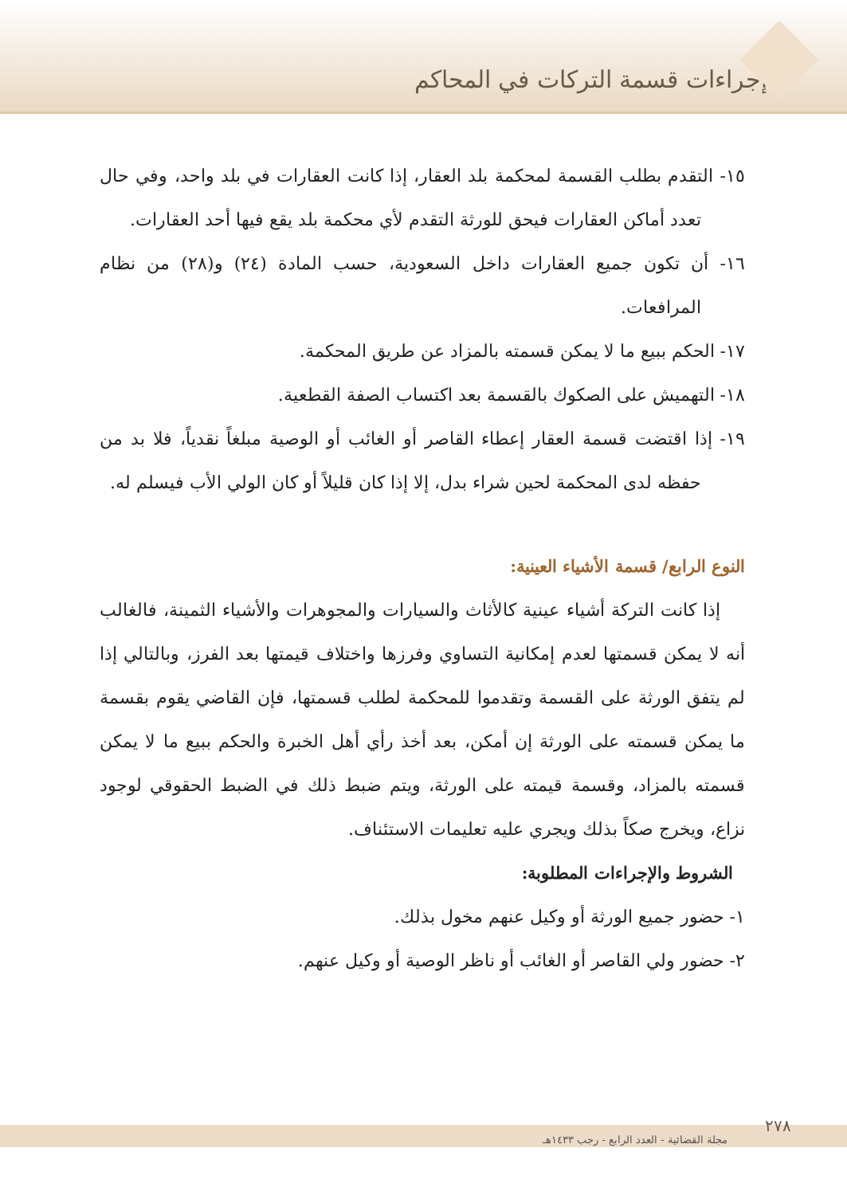إجراءات قسمة التركات في المحاكم
١٥- التقدم بطلب القسمة لمحكمة بلد العقار، إذا كانت العقارات في بلد واحد، وفي حال تعدد أماكن العقارات فيحق للورثة التقدم لأي محكمة بلد يقع فيها أحد العقارات.
١٦- أن تكون جميع العقارات داخل السعودية، حسب المادة (٢٤) و(٢٨) من نظام المرافعات.
١٧- الحكم ببيع ما لا يمكن قسمته بالمزاد عن طريق المحكمة.
١٨- التهميش على الصكوك بالقسمة بعد اكتساب الصفة القطعية.
١٩- إذا اقتضت قسمة العقار إعطاء القاصر أو الغائب أو الوصية مبلغاً نقدياً، فلا بد من حفظه لدى المحكمة لحين شراء بدل، إلا إذا كان قليلاً أو كان الولي الأب فيسلم له.
النوع الرابع/ قسمة الأشياء العينية:
إذا كانت التركة أشياء عينية كالأثاث والسيارات والمجوهرات والأشياء الثمينة، فالغالب أنه لا يمكن قسمتها لعدم إمكانية التساوي وفرزها واختلاف قيمتها بعد الفرز، وبالتالي إذا لم يتفق الورثة على القسمة وتقدموا للمحكمة لطلب قسمتها، فإن القاضي يقوم بقسمة ما يمكن قسمته على الورثة إن أمكن، بعد أخذ رأي أهل الخبرة والحكم ببيع ما لا يمكن قسمته بالمزاد، وقسمة قيمته على الورثة، ويتم ضبط ذلك في الضبط الحقوقي لوجود نزاع، ويخرج صكاً بذلك ويجري عليه تعليمات الاستئناف.
الشروط والإجراءات المطلوبة:
١- حضور جميع الورثة أو وكيل عنهم مخول بذلك.
٢- حضور ولي القاصر أو الغائب أو ناظر الوصية أو وكيل عنهم.
٢٧٨
مجلة القضائية - العدد الرابع - رجب ١٤٣٣هـ